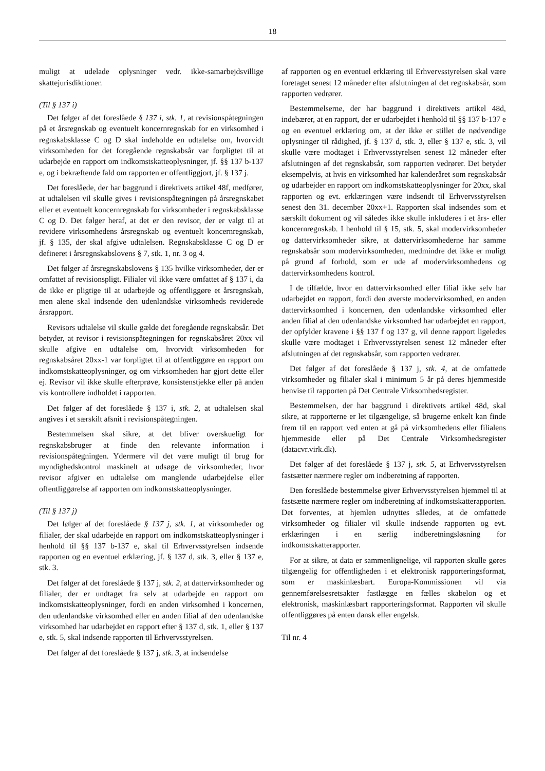18
muligt at udelade oplysninger vedr. ikke-samarbejdsvillige skattejurisdiktioner.
(Til § 137 i)
Det følger af det foreslåede § 137 i, stk. 1, at revisionspåtegningen på et årsregnskab og eventuelt koncernregnskab for en virksomhed i regnskabsklasse C og D skal indeholde en udtalelse om, hvorvidt virksomheden for det foregående regnskabsår var forpligtet til at udarbejde en rapport om indkomstskatteoplysninger, jf. §§ 137 b-137 e, og i bekræftende fald om rapporten er offentliggjort, jf. § 137 j.
Det foreslåede, der har baggrund i direktivets artikel 48f, medfører, at udtalelsen vil skulle gives i revisionspåtegningen på årsregnskabet eller et eventuelt koncernregnskab for virksomheder i regnskabsklasse C og D. Det følger heraf, at det er den revisor, der er valgt til at revidere virksomhedens årsregnskab og eventuelt koncernregnskab, jf. § 135, der skal afgive udtalelsen. Regnskabsklasse C og D er defineret i årsregnskabslovens § 7, stk. 1, nr. 3 og 4.
Det følger af årsregnskabslovens § 135 hvilke virksomheder, der er omfattet af revisionspligt. Filialer vil ikke være omfattet af § 137 i, da de ikke er pligtige til at udarbejde og offentliggøre et årsregnskab, men alene skal indsende den udenlandske virksomheds reviderede årsrapport.
Revisors udtalelse vil skulle gælde det foregående regnskabsår. Det betyder, at revisor i revisionspåtegningen for regnskabsåret 20xx vil skulle afgive en udtalelse om, hvorvidt virksomheden for regnskabsåret 20xx-1 var forpligtet til at offentliggøre en rapport om indkomstskatteoplysninger, og om virksomheden har gjort dette eller ej. Revisor vil ikke skulle efterprøve, konsistenstjekke eller på anden vis kontrollere indholdet i rapporten.
Det følger af det foreslåede § 137 i, stk. 2, at udtalelsen skal angives i et særskilt afsnit i revisionspåtegningen.
Bestemmelsen skal sikre, at det bliver overskueligt for regnskabsbruger at finde den relevante information i revisionspåtegningen. Ydermere vil det være muligt til brug for myndighedskontrol maskinelt at udsøge de virksomheder, hvor revisor afgiver en udtalelse om manglende udarbejdelse eller offentliggørelse af rapporten om indkomstskatteoplysninger.
(Til § 137 j)
Det følger af det foreslåede § 137 j, stk. 1, at virksomheder og filialer, der skal udarbejde en rapport om indkomstskatteoplysninger i henhold til §§ 137 b-137 e, skal til Erhvervsstyrelsen indsende rapporten og en eventuel erklæring, jf. § 137 d, stk. 3, eller § 137 e, stk. 3.
Det følger af det foreslåede § 137 j, stk. 2, at dattervirksomheder og filialer, der er undtaget fra selv at udarbejde en rapport om indkomstskatteoplysninger, fordi en anden virksomhed i koncernen, den udenlandske virksomhed eller en anden filial af den udenlandske virksomhed har udarbejdet en rapport efter § 137 d, stk. 1, eller § 137 e, stk. 5, skal indsende rapporten til Erhvervsstyrelsen.
Det følger af det foreslåede § 137 j, stk. 3, at indsendelse
af rapporten og en eventuel erklæring til Erhvervsstyrelsen skal være foretaget senest 12 måneder efter afslutningen af det regnskabsår, som rapporten vedrører.
Bestemmelserne, der har baggrund i direktivets artikel 48d, indebærer, at en rapport, der er udarbejdet i henhold til §§ 137 b-137 e og en eventuel erklæring om, at der ikke er stillet de nødvendige oplysninger til rådighed, jf. § 137 d, stk. 3, eller § 137 e, stk. 3, vil skulle være modtaget i Erhvervsstyrelsen senest 12 måneder efter afslutningen af det regnskabsår, som rapporten vedrører. Det betyder eksempelvis, at hvis en virksomhed har kalenderåret som regnskabsår og udarbejder en rapport om indkomstskatteoplysninger for 20xx, skal rapporten og evt. erklæringen være indsendt til Erhvervsstyrelsen senest den 31. december 20xx+1. Rapporten skal indsendes som et særskilt dokument og vil således ikke skulle inkluderes i et års- eller koncernregnskab. I henhold til § 15, stk. 5, skal modervirksomheder og dattervirksomheder sikre, at dattervirksomhederne har samme regnskabsår som modervirksomheden, medmindre det ikke er muligt på grund af forhold, som er ude af modervirksomhedens og dattervirksomhedens kontrol.
I de tilfælde, hvor en dattervirksomhed eller filial ikke selv har udarbejdet en rapport, fordi den øverste modervirksomhed, en anden dattervirksomhed i koncernen, den udenlandske virksomhed eller anden filial af den udenlandske virksomhed har udarbejdet en rapport, der opfylder kravene i §§ 137 f og 137 g, vil denne rapport ligeledes skulle være modtaget i Erhvervsstyrelsen senest 12 måneder efter afslutningen af det regnskabsår, som rapporten vedrører.
Det følger af det foreslåede § 137 j, stk. 4, at de omfattede virksomheder og filialer skal i minimum 5 år på deres hjemmeside henvise til rapporten på Det Centrale Virksomhedsregister.
Bestemmelsen, der har baggrund i direktivets artikel 48d, skal sikre, at rapporterne er let tilgængelige, så brugerne enkelt kan finde frem til en rapport ved enten at gå på virksomhedens eller filialens hjemmeside eller på Det Centrale Virksomhedsregister (datacvr.virk.dk).
Det følger af det foreslåede § 137 j, stk. 5, at Erhvervsstyrelsen fastsætter nærmere regler om indberetning af rapporten.
Den foreslåede bestemmelse giver Erhvervsstyrelsen hjemmel til at fastsætte nærmere regler om indberetning af indkomstskatterapporten. Det forventes, at hjemlen udnyttes således, at de omfattede virksomheder og filialer vil skulle indsende rapporten og evt. erklæringen i en særlig indberetningsløsning for indkomstskatterapporter.
For at sikre, at data er sammenlignelige, vil rapporten skulle gøres tilgængelig for offentligheden i et elektronisk rapporteringsformat, som er maskinlæsbart. Europa-Kommissionen vil via gennemførelsesretsakter fastlægge en fælles skabelon og et elektronisk, maskinlæsbart rapporteringsformat. Rapporten vil skulle offentliggøres på enten dansk eller engelsk.
Til nr. 4